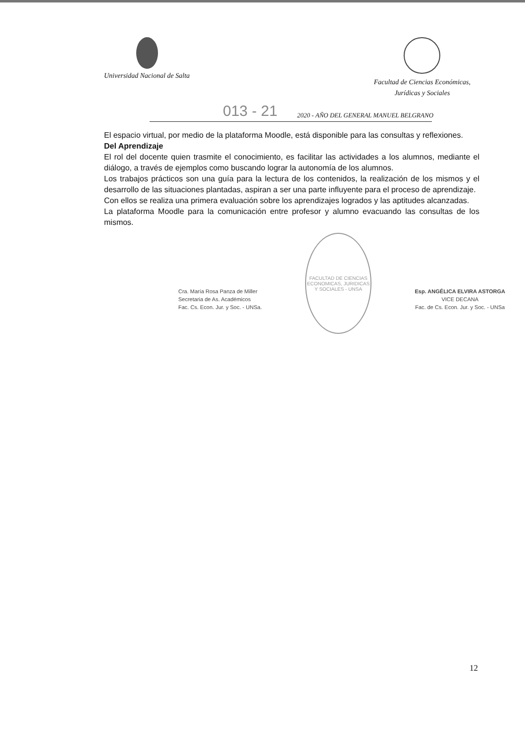Universidad Nacional de Salta
Facultad de Ciencias Económicas,
Jurídicas y Sociales
013 - 21 2020 - AÑO DEL GENERAL MANUEL BELGRANO
El espacio virtual, por medio de la plataforma Moodle, está disponible para las consultas y reflexiones.
Del Aprendizaje
El rol del docente quien trasmite el conocimiento, es facilitar las actividades a los alumnos, mediante el diálogo, a través de ejemplos como buscando lograr la autonomía de los alumnos.
Los trabajos prácticos son una guía para la lectura de los contenidos, la realización de los mismos y el desarrollo de las situaciones plantadas, aspiran a ser una parte influyente para el proceso de aprendizaje.
Con ellos se realiza una primera evaluación sobre los aprendizajes logrados y las aptitudes alcanzadas.
La plataforma Moodle para la comunicación entre profesor y alumno evacuando las consultas de los mismos.
Cra. María Rosa Panza de Miller
Secretaria de As. Académicos
Fac. Cs. Econ. Jur. y Soc. - UNSa.
FACULTAD DE CIENCIAS ECONOMICAS, JURIDICAS Y SOCIALES - UNSA
Esp. ANGÉLICA ELVIRA ASTORGA
VICE DECANA
Fac. de Cs. Econ. Jur. y Soc. - UNSa
12